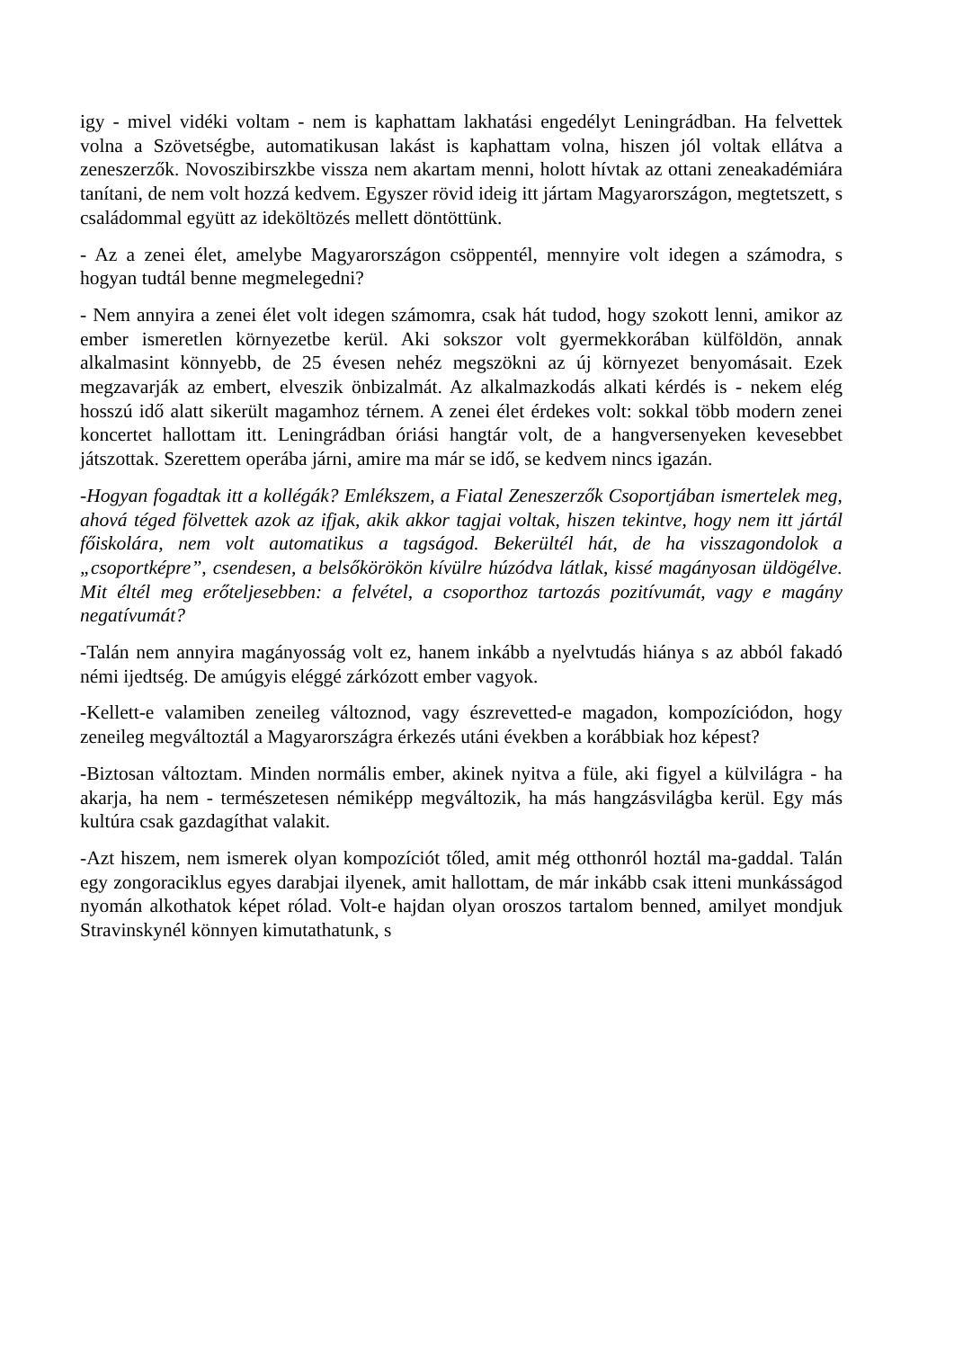igy - mivel vidéki voltam - nem is kaphattam lakhatási engedélyt Leningrádban. Ha felvettek volna a Szövetségbe, automatikusan lakást is kaphattam volna, hiszen jól voltak ellátva a zeneszerzők. Novoszibirszkbe vissza nem akartam menni, holott hívtak az ottani zeneakadémiára tanítani, de nem volt hozzá kedvem. Egyszer rövid ideig itt jártam Magyarországon, megtetszett, s családommal együtt az ideköltözés mellett döntöttünk.
- Az a zenei élet, amelybe Magyarországon csöppentél, mennyire volt idegen a számodra, s hogyan tudtál benne megmelegedni?
- Nem annyira a zenei élet volt idegen számomra, csak hát tudod, hogy szokott lenni, amikor az ember ismeretlen környezetbe kerül. Aki sokszor volt gyermekkorában külföldön, annak alkalmasint könnyebb, de 25 évesen nehéz megszökni az új környezet benyomásait. Ezek megzavarják az embert, elveszik önbizalmát. Az alkalmazkodás alkati kérdés is - nekem elég hosszú idő alatt sikerült magamhoz térnem. A zenei élet érdekes volt: sokkal több modern zenei koncertet hallottam itt. Leningrádban óriási hangtár volt, de a hangversenyeken kevesebbet játszottak. Szerettem operába járni, amire ma már se idő, se kedvem nincs igazán.
-Hogyan fogadtak itt a kollégák? Emlékszem, a Fiatal Zeneszerzők Csoportjában ismertelek meg, ahová téged fölvettek azok az ifjak, akik akkor tagjai voltak, hiszen tekintve, hogy nem itt jártál főiskolára, nem volt automatikus a tagságod. Bekerültél hát, de ha visszagondolok a „csoportképre”, csendesen, a belsőkörökön kívülre húzódva látlak, kissé magányosan üldögélve. Mit éltél meg erőteljesebben: a felvétel, a csoporthoz tartozás pozitívumát, vagy e magány negatívumát?
-Talán nem annyira magányosság volt ez, hanem inkább a nyelvtudás hiánya s az abból fakadó némi ijedtség. De amúgyis eléggé zárkózott ember vagyok.
-Kellett-e valamiben zeneileg változnod, vagy észrevetted-e magadon, kompozíciódon, hogy zeneileg megváltoztál a Magyarországra érkezés utáni években a korábbiak hoz képest?
-Biztosan változtam. Minden normális ember, akinek nyitva a füle, aki figyel a külvilágra - ha akarja, ha nem - természetesen némiképp megváltozik, ha más hangzásvilágba kerül. Egy más kultúra csak gazdagíthat valakit.
-Azt hiszem, nem ismerek olyan kompozíciót tőled, amit még otthonról hoztál ma-gaddal. Talán egy zongoraciklus egyes darabjai ilyenek, amit hallottam, de már inkább csak itteni munkásságod nyomán alkothatok képet rólad. Volt-e hajdan olyan oroszos tartalom benned, amilyet mondjuk Stravinskynél könnyen kimutathatunk, s